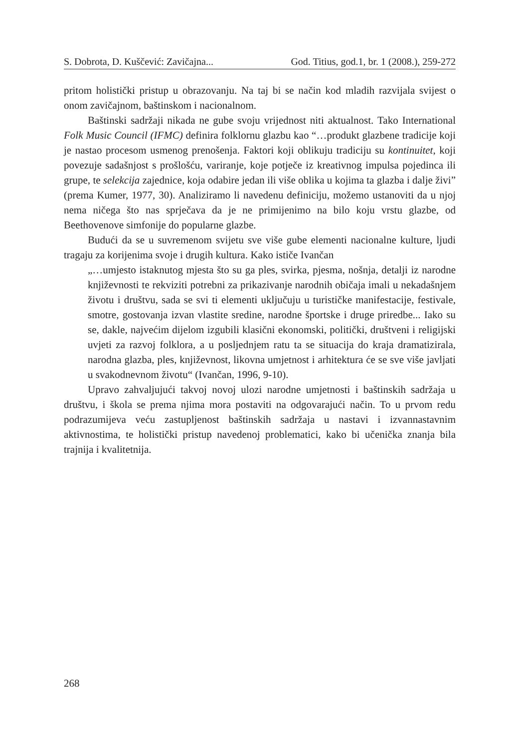S. Dobrota, D. Kuščević: Zavičajna... God. Titius, god.1, br. 1 (2008.), 259-272
pritom holistički pristup u obrazovanju. Na taj bi se način kod mladih razvijala svijest o onom zavičajnom, baštinskom i nacionalnom.
Baštinski sadržaji nikada ne gube svoju vrijednost niti aktualnost. Tako International Folk Music Council (IFMC) definira folklornu glazbu kao “…produkt glazbene tradicije koji je nastao procesom usmenog prenošenja. Faktori koji oblikuju tradiciju su kontinuitet, koji povezuje sadašnjost s prošlošću, variranje, koje potječe iz kreativnog impulsa pojedinca ili grupe, te selekcija zajednice, koja odabire jedan ili više oblika u kojima ta glazba i dalje živi” (prema Kumer, 1977, 30). Analiziramo li navedenu definiciju, možemo ustanoviti da u njoj nema ničega što nas sprječava da je ne primijenimo na bilo koju vrstu glazbe, od Beethovenove simfonije do popularne glazbe.
Budući da se u suvremenom svijetu sve više gube elementi nacionalne kulture, ljudi tragaju za korijenima svoje i drugih kultura. Kako ističe Ivančan
„…umjesto istaknutog mjesta što su ga ples, svirka, pjesma, nošnja, detalji iz narodne književnosti te rekviziti potrebni za prikazivanje narodnih običaja imali u nekadašnjem životu i društvu, sada se svi ti elementi uključuju u turističke manifestacije, festivale, smotre, gostovanja izvan vlastite sredine, narodne športske i druge priredbe... Iako su se, dakle, najvećim dijelom izgubili klasični ekonomski, politički, društveni i religijski uvjeti za razvoj folklora, a u posljednjem ratu ta se situacija do kraja dramatizirala, narodna glazba, ples, književnost, likovna umjetnost i arhitektura će se sve više javljati u svakodnevnom životu“ (Ivančan, 1996, 9-10).
Upravo zahvaljujući takvoj novoj ulozi narodne umjetnosti i baštinskih sadržaja u društvu, i škola se prema njima mora postaviti na odgovarajući način. To u prvom redu podrazumijeva veću zastupljenost baštinskih sadržaja u nastavi i izvannastavnim aktivnostima, te holistički pristup navedenoj problematici, kako bi učenička znanja bila trajnija i kvalitetnija.
268